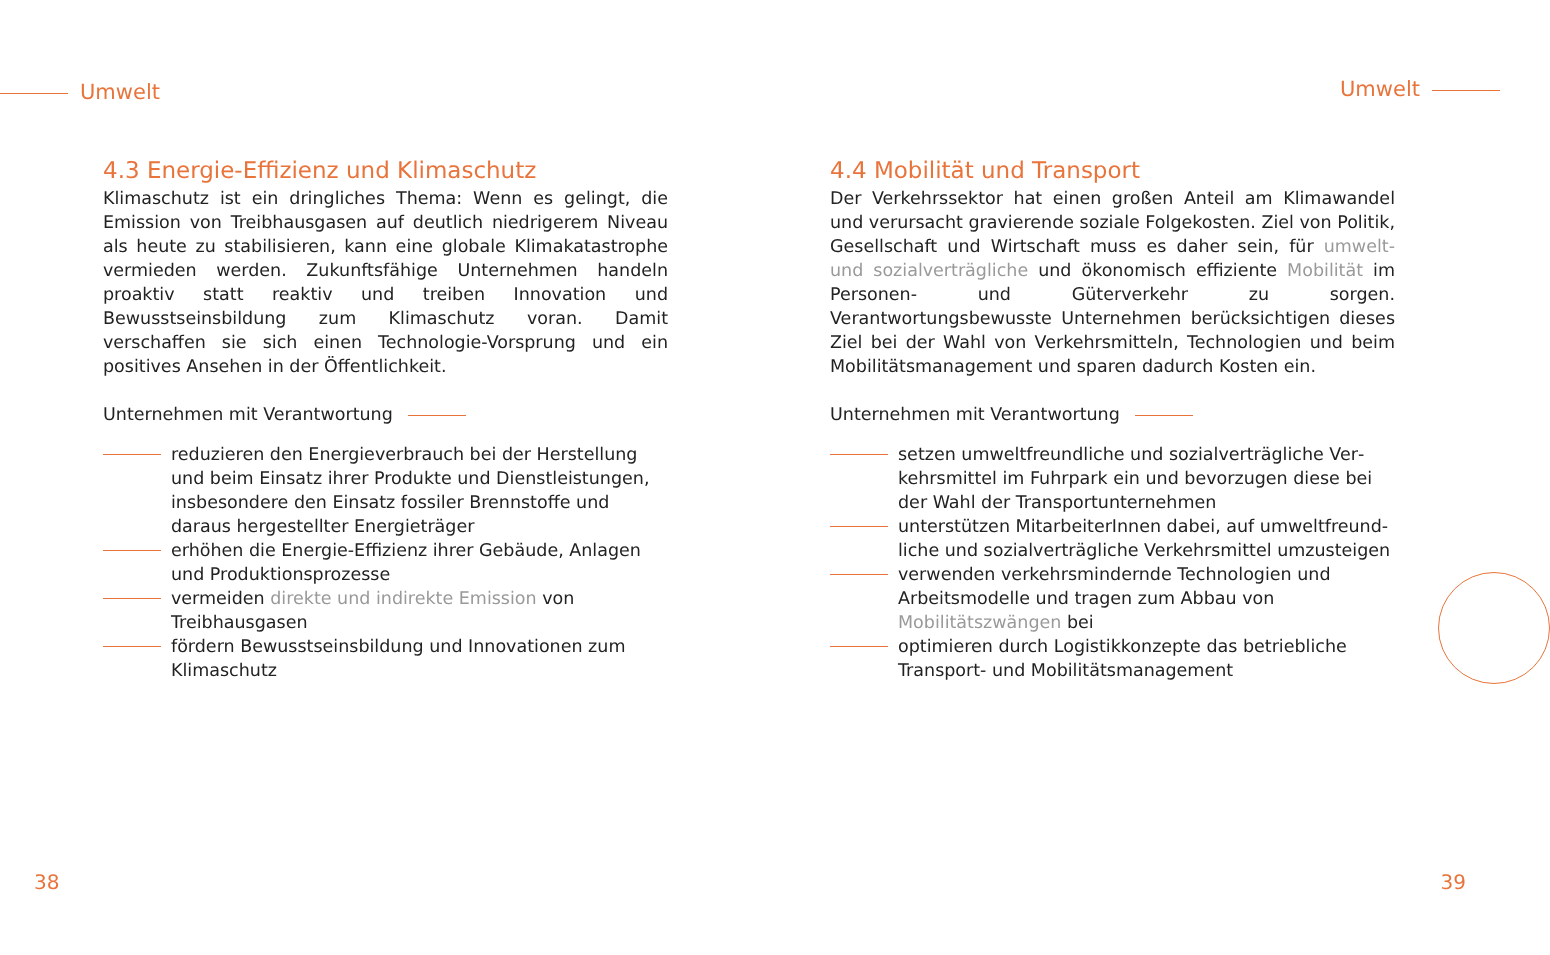Umwelt Umwelt
4.3 Energie-Effizienz und Klimaschutz
Klimaschutz ist ein dringliches Thema: Wenn es gelingt, die Emission von Treibhausgasen auf deutlich niedrigerem Niveau als heute zu stabilisieren, kann eine globale Klimakatastrophe ver­mieden werden. Zukunftsfähige Unternehmen handeln proaktiv statt reaktiv und treiben Innovation und Bewusstseinsbildung zum Klimaschutz voran. Damit verschaffen sie sich einen Technologie-Vorsprung und ein positives Ansehen in der Öffentlichkeit.
Unternehmen mit Verantwortung
reduzieren den Energieverbrauch bei der Herstellung und beim Einsatz ihrer Produkte und Dienstleistungen, insbesondere den Einsatz fossiler Brennstoffe und daraus hergestellter Energieträger
erhöhen die Energie-Effizienz ihrer Gebäude, Anlagen und Produktionsprozesse
vermeiden direkte und indirekte Emission von Treibhaus­gasen
fördern Bewusstseinsbildung und Innovationen zum Klimaschutz
4.4 Mobilität und Transport
Der Verkehrssektor hat einen großen Anteil am Klimawandel und verursacht gravierende soziale Folgekosten. Ziel von Politik, Ge­sellschaft und Wirtschaft muss es daher sein, für umwelt- und sozialverträgliche und ökonomisch effiziente Mobilität im Per­sonen- und Güterverkehr zu sorgen. Verantwortungsbewusste Un­ternehmen berücksichtigen dieses Ziel bei der Wahl von Verkehrs­mitteln, Technologien und beim Mobilitätsmanagement und sparen dadurch Kosten ein.
Unternehmen mit Verantwortung
setzen umweltfreundliche und sozialverträgliche Ver­kehrsmittel im Fuhrpark ein und bevorzugen diese bei der Wahl der Transportunternehmen
unterstützen MitarbeiterInnen dabei, auf umweltfreund­liche und sozialverträgliche Verkehrsmittel umzusteigen
verwenden verkehrsmindernde Technologien und Arbeits­modelle und tragen zum Abbau von Mobilitätszwängen bei
optimieren durch Logistikkonzepte das betriebliche Trans­port- und Mobilitätsmanagement
38 39